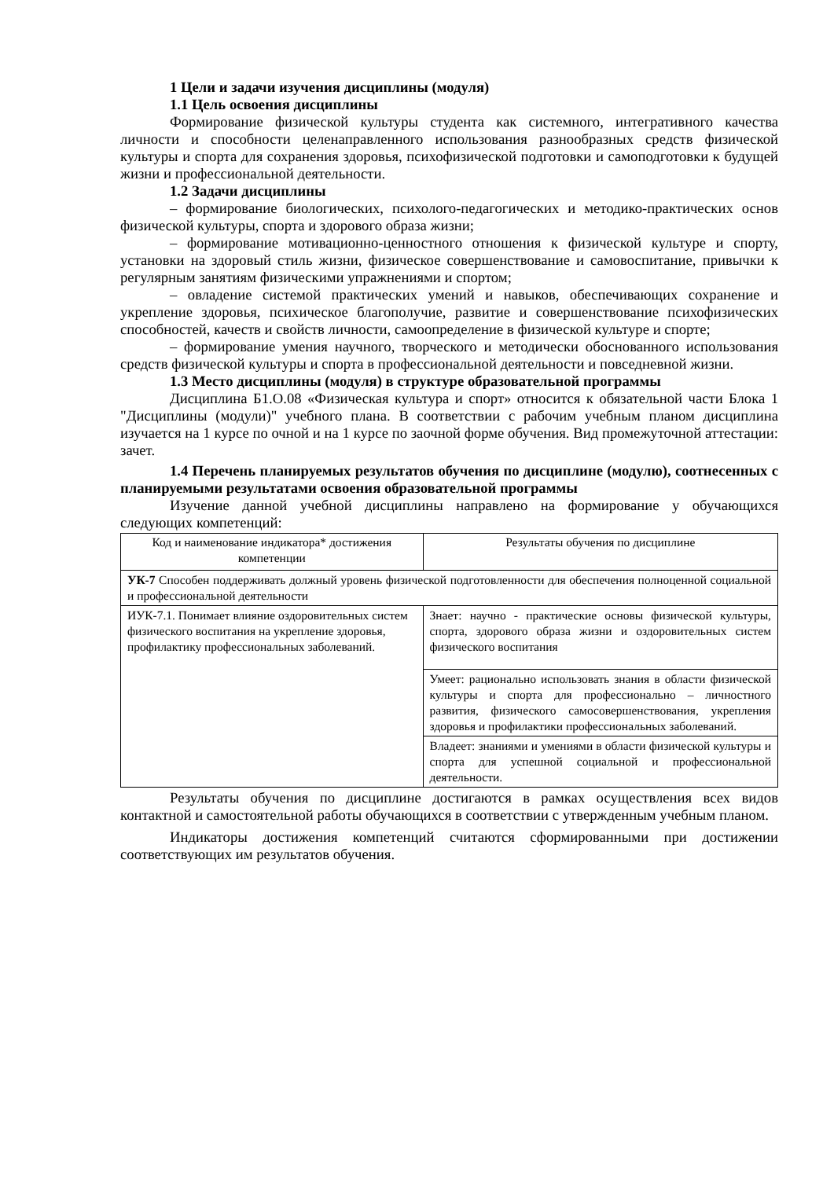1 Цели и задачи изучения дисциплины (модуля)
1.1 Цель освоения дисциплины
Формирование физической культуры студента как системного, интегративного качества личности и способности целенаправленного использования разнообразных средств физической культуры и спорта для сохранения здоровья, психофизической подготовки и самоподготовки к будущей жизни и профессиональной деятельности.
1.2 Задачи дисциплины
– формирование биологических, психолого-педагогических и методико-практических основ физической культуры, спорта и здорового образа жизни;
– формирование мотивационно-ценностного отношения к физической культуре и спорту, установки на здоровый стиль жизни, физическое совершенствование и самовоспитание, привычки к регулярным занятиям физическими упражнениями и спортом;
– овладение системой практических умений и навыков, обеспечивающих сохранение и укрепление здоровья, психическое благополучие, развитие и совершенствование психофизических способностей, качеств и свойств личности, самоопределение в физической культуре и спорте;
– формирование умения научного, творческого и методически обоснованного использования средств физической культуры и спорта в профессиональной деятельности и повседневной жизни.
1.3 Место дисциплины (модуля) в структуре образовательной программы
Дисциплина Б1.О.08 «Физическая культура и спорт» относится к обязательной части Блока 1 "Дисциплины (модули)" учебного плана. В соответствии с рабочим учебным планом дисциплина изучается на 1 курсе по очной и на 1 курсе по заочной форме обучения. Вид промежуточной аттестации: зачет.
1.4 Перечень планируемых результатов обучения по дисциплине (модулю), соотнесенных с планируемыми результатами освоения образовательной программы
Изучение данной учебной дисциплины направлено на формирование у обучающихся следующих компетенций:
| Код и наименование индикатора* достижения компетенции | Результаты обучения по дисциплине |
| --- | --- |
| УК-7 Способен поддерживать должный уровень физической подготовленности для обеспечения полноценной социальной и профессиональной деятельности | |
| ИУК-7.1. Понимает влияние оздоровительных систем физического воспитания на укрепление здоровья, профилактику профессиональных заболеваний. | Знает: научно - практические основы физической культуры, спорта, здорового образа жизни и оздоровительных систем физического воспитания |
| | Умеет: рационально использовать знания в области физической культуры и спорта для профессионально – личностного развития, физического самосовершенствования, укрепления здоровья и профилактики профессиональных заболеваний. |
| | Владеет: знаниями и умениями в области физической культуры и спорта для успешной социальной и профессиональной деятельности. |
Результаты обучения по дисциплине достигаются в рамках осуществления всех видов контактной и самостоятельной работы обучающихся в соответствии с утвержденным учебным планом.
Индикаторы достижения компетенций считаются сформированными при достижении соответствующих им результатов обучения.